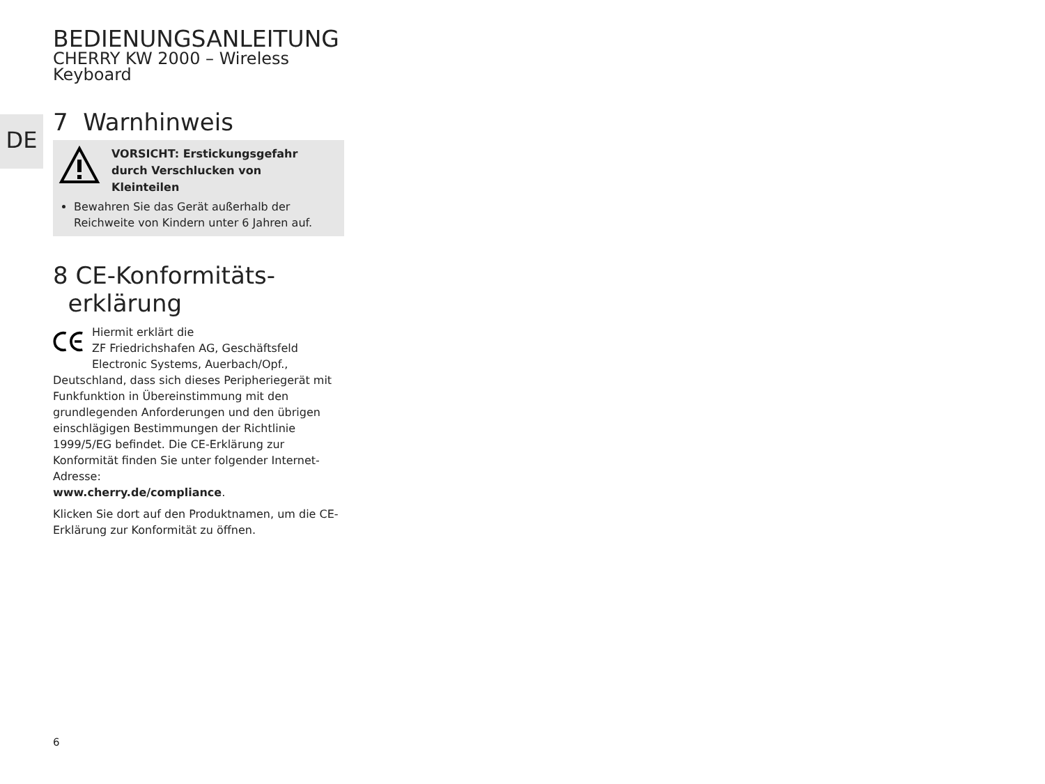DE
BEDIENUNGSANLEITUNG
CHERRY KW 2000 – Wireless Keyboard
7 Warnhinweis
VORSICHT: Erstickungsgefahr
durch Verschlucken von
Kleinteilen
Bewahren Sie das Gerät außerhalb der Reichweite von Kindern unter 6 Jahren auf.
8 CE-Konformitäts-
erklärung
Hiermit erklärt die
ZF Friedrichshafen AG, Geschäftsfeld Electronic Systems, Auerbach/Opf.,
Deutschland, dass sich dieses Peripheriegerät mit Funkfunktion in Übereinstimmung mit den grundlegenden Anforderungen und den übrigen einschlägigen Bestimmungen der Richtlinie 1999/5/EG befindet. Die CE-Erklärung zur Konformität finden Sie unter folgender Internet-Adresse:
www.cherry.de/compliance.
Klicken Sie dort auf den Produktnamen, um die CE-Erklärung zur Konformität zu öffnen.
6